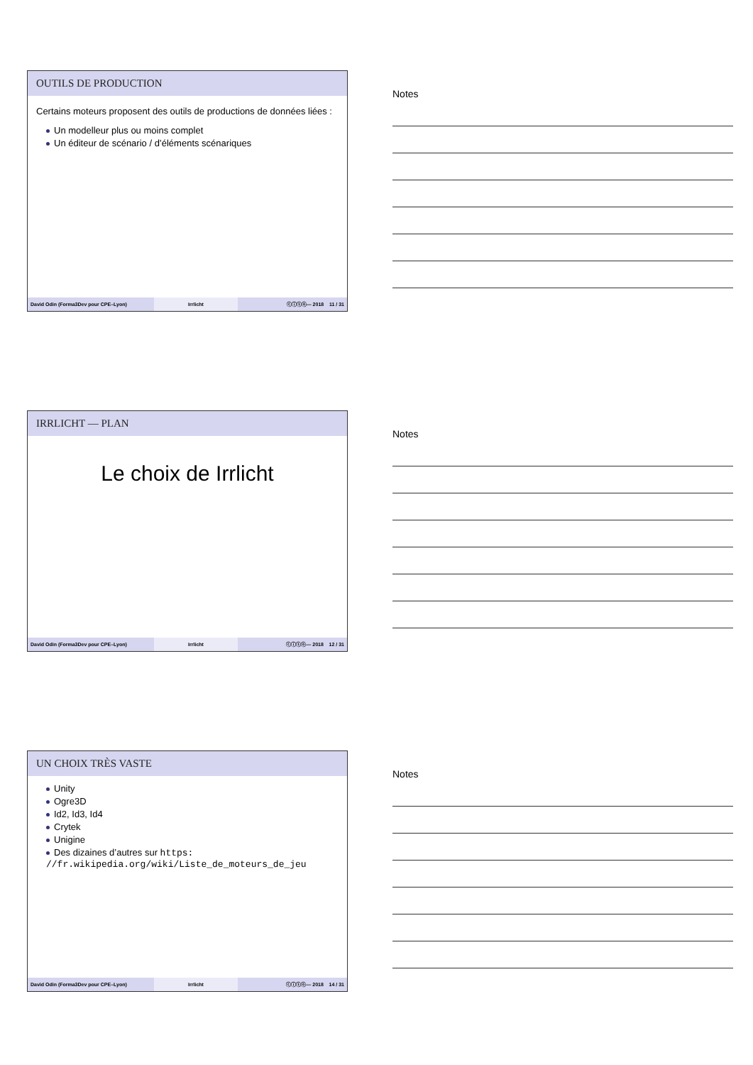OUTILS DE PRODUCTION
Certains moteurs proposent des outils de productions de données liées :
Un modelleur plus ou moins complet
Un éditeur de scénario / d’éléments scénariques
David Odin (Forma3Dev pour CPE–Lyon) Irrlicht ⓒⓘⓢⓞ— 2018 11 / 31
Notes
IRRLICHT — PLAN
Le choix de Irrlicht
David Odin (Forma3Dev pour CPE–Lyon) Irrlicht ⓒⓘⓢⓞ— 2018 12 / 31
Notes
UN CHOIX TRÈS VASTE
Unity
Ogre3D
Id2, Id3, Id4
Crytek
Unigine
Des dizaines d’autres sur https: //fr.wikipedia.org/wiki/Liste_de_moteurs_de_jeu
David Odin (Forma3Dev pour CPE–Lyon) Irrlicht ⓒⓘⓢⓞ— 2018 14 / 31
Notes